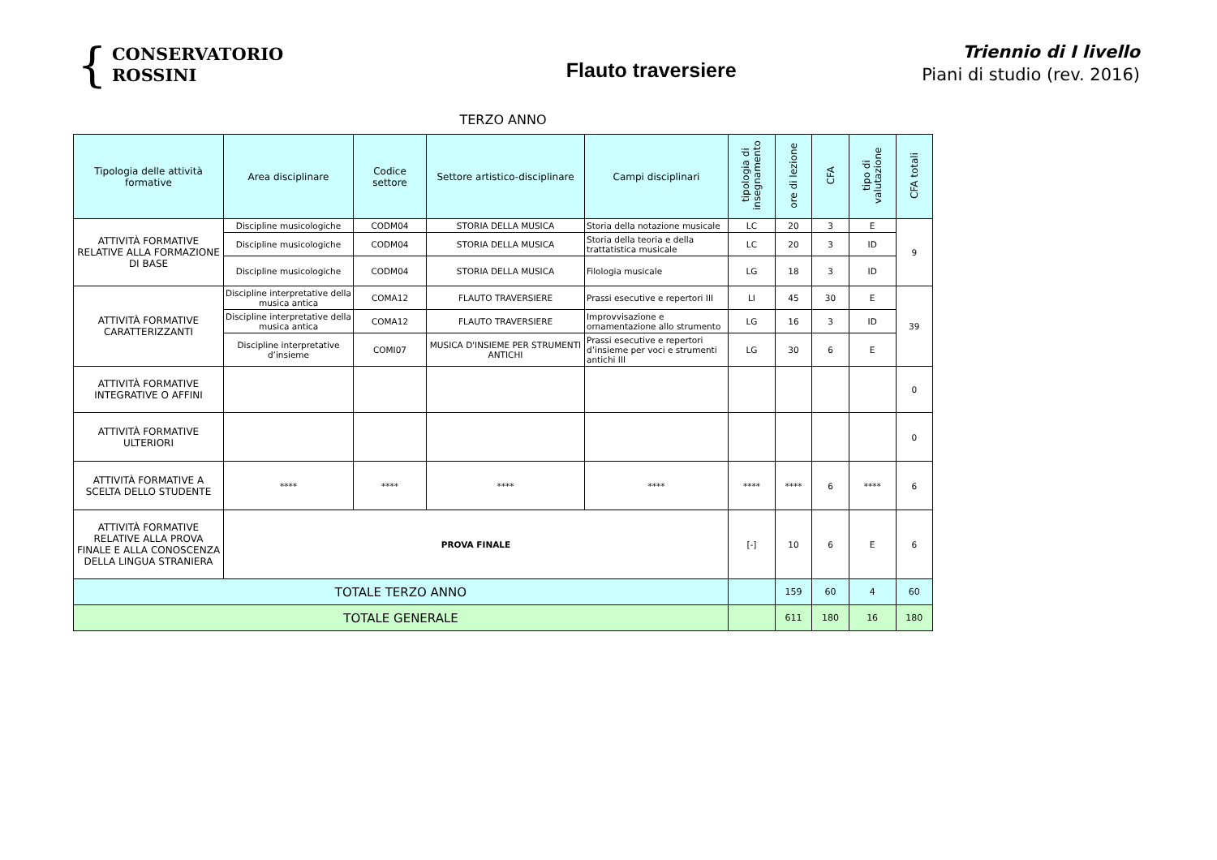{ CONSERVATORIO
ROSSINI
Flauto traversiere
Triennio di I livello
Piani di studio (rev. 2016)
TERZO ANNO
| Tipologia delle attività formative | Area disciplinare | Codice settore | Settore artistico-disciplinare | Campi disciplinari | tipologia di insegnamento | ore di lezione | CFA | tipo di valutazione | CFA totali |
| --- | --- | --- | --- | --- | --- | --- | --- | --- | --- |
| ATTIVITÀ FORMATIVE RELATIVE ALLA FORMAZIONE DI BASE | Discipline musicologiche | CODM04 | STORIA DELLA MUSICA | Storia della notazione musicale | LC | 20 | 3 | E | 9 |
| | Discipline musicologiche | CODM04 | STORIA DELLA MUSICA | Storia della teoria e della trattatistica musicale | LC | 20 | 3 | ID | |
| | Discipline musicologiche | CODM04 | STORIA DELLA MUSICA | Filologia musicale | LG | 18 | 3 | ID | |
| ATTIVITÀ FORMATIVE CARATTERIZZANTI | Discipline interpretative della musica antica | COMA12 | FLAUTO TRAVERSIERE | Prassi esecutive e repertori III | LI | 45 | 30 | E | 39 |
| | Discipline interpretative della musica antica | COMA12 | FLAUTO TRAVERSIERE | Improvvisazione e ornamentazione allo strumento | LG | 16 | 3 | ID | |
| | Discipline interpretative d’insieme | COMI07 | MUSICA D'INSIEME PER STRUMENTI ANTICHI | Prassi esecutive e repertori d’insieme per voci e strumenti antichi III | LG | 30 | 6 | E | |
| ATTIVITÀ FORMATIVE INTEGRATIVE O AFFINI | | | | | | | | | 0 |
| ATTIVITÀ FORMATIVE ULTERIORI | | | | | | | | | 0 |
| ATTIVITÀ FORMATIVE A SCELTA DELLO STUDENTE | **** | **** | **** | **** | **** | **** | 6 | **** | 6 |
| ATTIVITÀ FORMATIVE RELATIVE ALLA PROVA FINALE E ALLA CONOSCENZA DELLA LINGUA STRANIERA | PROVA FINALE | | | | [-] | 10 | 6 | E | 6 |
| TOTALE TERZO ANNO | | | | | | 159 | 60 | 4 | 60 |
| TOTALE GENERALE | | | | | | 611 | 180 | 16 | 180 |